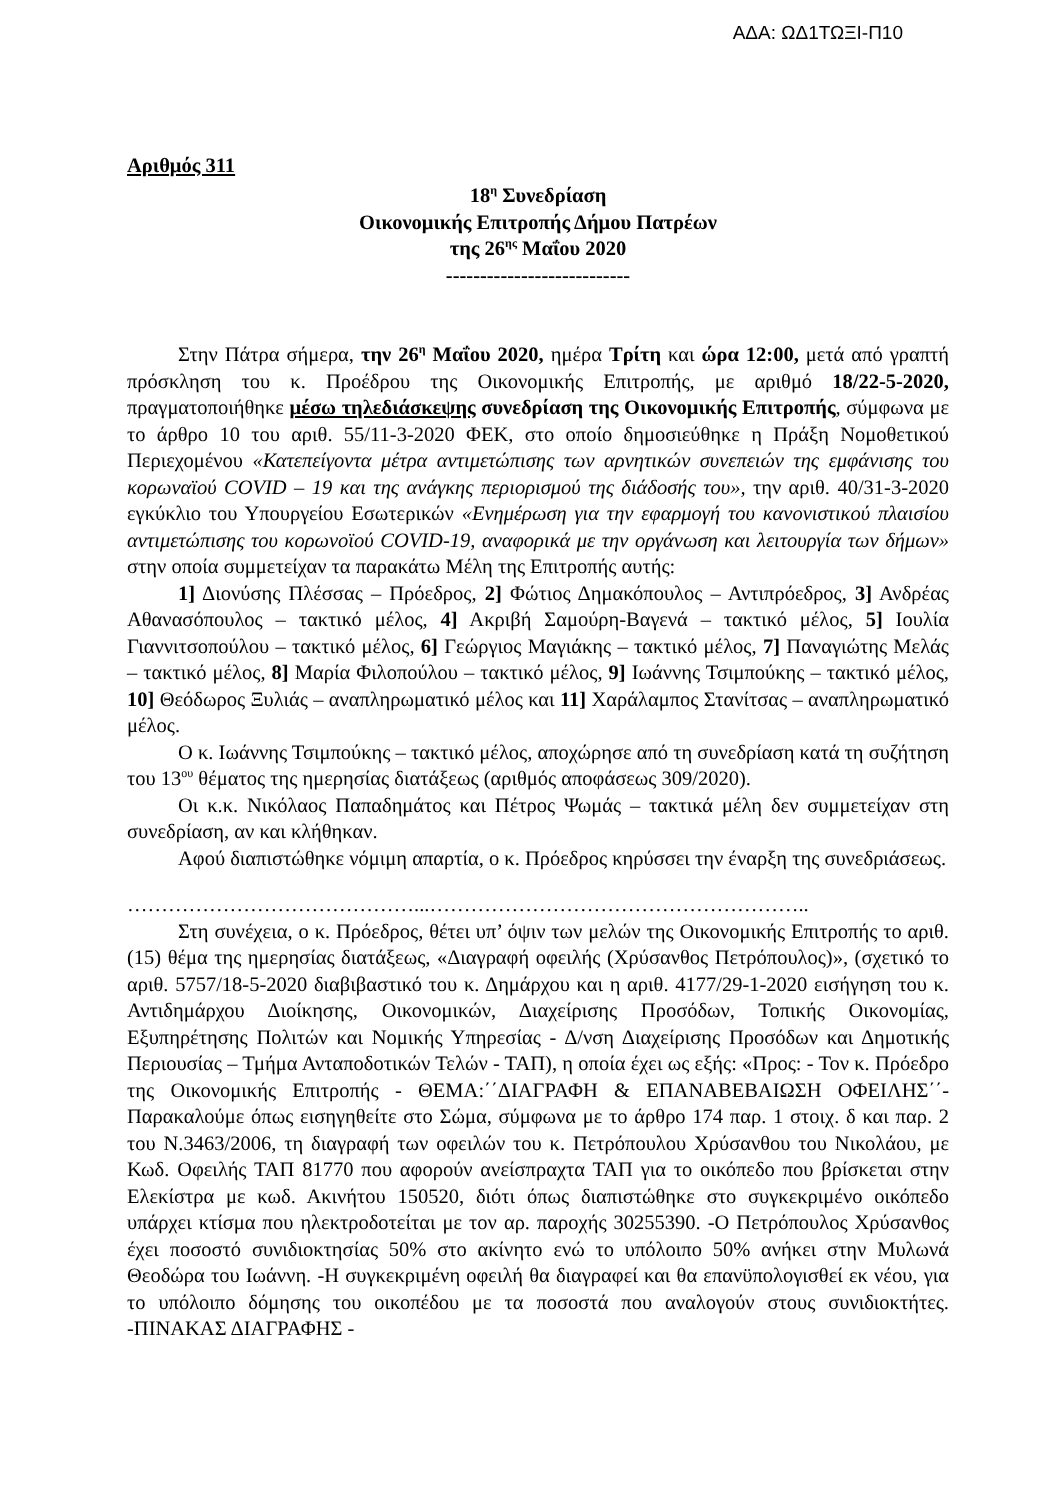ΑΔΑ: ΩΔ1ΤΩΞΙ-Π10
Αριθμός 311
18<sup>η</sup> Συνεδρίαση
Οικονομικής Επιτροπής Δήμου Πατρέων
της 26<sup>ης</sup> Μαΐου 2020
---------------------------
Στην Πάτρα σήμερα, την 26<sup>η</sup> Μαΐου 2020, ημέρα Τρίτη και ώρα 12:00, μετά από γραπτή πρόσκληση του κ. Προέδρου της Οικονομικής Επιτροπής, με αριθμό 18/22-5-2020, πραγματοποιήθηκε μέσω τηλεδιάσκεψης συνεδρίαση της Οικονομικής Επιτροπής, σύμφωνα με το άρθρο 10 του αριθ. 55/11-3-2020 ΦΕΚ, στο οποίο δημοσιεύθηκε η Πράξη Νομοθετικού Περιεχομένου «Κατεπείγοντα μέτρα αντιμετώπισης των αρνητικών συνεπειών της εμφάνισης του κορωναϊού COVID – 19 και της ανάγκης περιορισμού της διάδοσής του», την αριθ. 40/31-3-2020 εγκύκλιο του Υπουργείου Εσωτερικών «Ενημέρωση για την εφαρμογή του κανονιστικού πλαισίου αντιμετώπισης του κορωνοϊού COVID-19, αναφορικά με την οργάνωση και λειτουργία των δήμων» στην οποία συμμετείχαν τα παρακάτω Μέλη της Επιτροπής αυτής:
1] Διονύσης Πλέσσας – Πρόεδρος, 2] Φώτιος Δημακόπουλος – Αντιπρόεδρος, 3] Ανδρέας Αθανασόπουλος – τακτικό μέλος, 4] Ακριβή Σαμούρη-Βαγενά – τακτικό μέλος, 5] Ιουλία Γιαννιτσοπούλου – τακτικό μέλος, 6] Γεώργιος Μαγιάκης – τακτικό μέλος, 7] Παναγιώτης Μελάς – τακτικό μέλος, 8] Μαρία Φιλοπούλου – τακτικό μέλος, 9] Ιωάννης Τσιμπούκης – τακτικό μέλος, 10] Θεόδωρος Ξυλιάς – αναπληρωματικό μέλος και 11] Χαράλαμπος Στανίτσας – αναπληρωματικό μέλος.
Ο κ. Ιωάννης Τσιμπούκης – τακτικό μέλος, αποχώρησε από τη συνεδρίαση κατά τη συζήτηση του 13<sup>ου</sup> θέματος της ημερησίας διατάξεως (αριθμός αποφάσεως 309/2020).
Οι κ.κ. Νικόλαος Παπαδημάτος και Πέτρος Ψωμάς – τακτικά μέλη δεν συμμετείχαν στη συνεδρίαση, αν και κλήθηκαν.
Αφού διαπιστώθηκε νόμιμη απαρτία, ο κ. Πρόεδρος κηρύσσει την έναρξη της συνεδριάσεως.
……………………………………...………………………………………………..
Στη συνέχεια, ο κ. Πρόεδρος, θέτει υπ’ όψιν των μελών της Οικονομικής Επιτροπής το αριθ. (15) θέμα της ημερησίας διατάξεως, «Διαγραφή οφειλής (Χρύσανθος Πετρόπουλος)», (σχετικό το αριθ. 5757/18-5-2020 διαβιβαστικό του κ. Δημάρχου και η αριθ. 4177/29-1-2020 εισήγηση του κ. Αντιδημάρχου Διοίκησης, Οικονομικών, Διαχείρισης Προσόδων, Τοπικής Οικονομίας, Εξυπηρέτησης Πολιτών και Νομικής Υπηρεσίας - Δ/νση Διαχείρισης Προσόδων και Δημοτικής Περιουσίας – Τμήμα Ανταποδοτικών Τελών - ΤΑΠ), η οποία έχει ως εξής: «Προς: - Τον κ. Πρόεδρο της Οικονομικής Επιτροπής - ΘΕΜΑ:΄΄ΔΙΑΓΡΑΦΗ & ΕΠΑΝΑΒΕΒΑΙΩΣΗ ΟΦΕΙΛΗΣ΄΄- Παρακαλούμε όπως εισηγηθείτε στο Σώμα, σύμφωνα με το άρθρο 174 παρ. 1 στοιχ. δ και παρ. 2 του Ν.3463/2006, τη διαγραφή των οφειλών του κ. Πετρόπουλου Χρύσανθου του Νικολάου, με Κωδ. Οφειλής ΤΑΠ 81770 που αφορούν ανείσπραχτα ΤΑΠ για το οικόπεδο που βρίσκεται στην Ελεκίστρα με κωδ. Ακινήτου 150520, διότι όπως διαπιστώθηκε στο συγκεκριμένο οικόπεδο υπάρχει κτίσμα που ηλεκτροδοτείται με τον αρ. παροχής 30255390. -Ο Πετρόπουλος Χρύσανθος έχει ποσοστό συνιδιοκτησίας 50% στο ακίνητο ενώ το υπόλοιπο 50% ανήκει στην Μυλωνά Θεοδώρα του Ιωάννη. -Η συγκεκριμένη οφειλή θα διαγραφεί και θα επανϋπολογισθεί εκ νέου, για το υπόλοιπο δόμησης του οικοπέδου με τα ποσοστά που αναλογούν στους συνιδιοκτήτες. -ΠΙΝΑΚΑΣ ΔΙΑΓΡΑΦΗΣ -